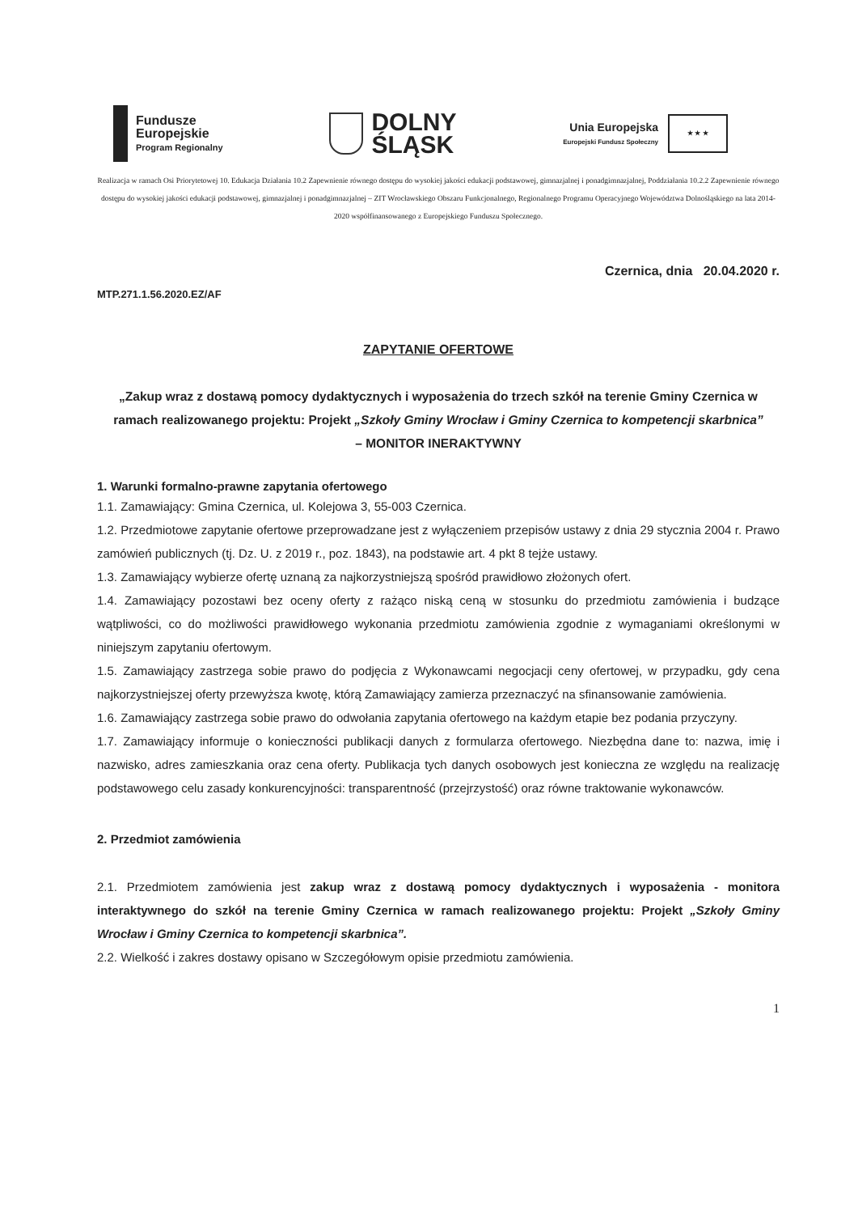Fundusze
Europejskie
Program Regionalny
DOLNY
ŚLĄSK
Unia Europejska
Europejski Fundusz Społeczny
★ ★ ★
Realizacja w ramach Osi Priorytetowej 10. Edukacja Działania 10.2 Zapewnienie równego dostępu do wysokiej jakości edukacji podstawowej, gimnazjalnej i ponadgimnazjalnej, Poddziałania 10.2.2 Zapewnienie równego dostępu do wysokiej jakości edukacji podstawowej, gimnazjalnej i ponadgimnazjalnej – ZIT Wrocławskiego Obszaru Funkcjonalnego, Regionalnego Programu Operacyjnego Województwa Dolnośląskiego na lata 2014-2020 współfinansowanego z Europejskiego Funduszu Społecznego.
Czernica, dnia 20.04.2020 r.
MTP.271.1.56.2020.EZ/AF
ZAPYTANIE OFERTOWE
„Zakup wraz z dostawą pomocy dydaktycznych i wyposażenia do trzech szkół na terenie Gminy Czernica w ramach realizowanego projektu: Projekt „Szkoły Gminy Wrocław i Gminy Czernica to kompetencji skarbnica”
– MONITOR INERAKTYWNY
1. Warunki formalno-prawne zapytania ofertowego
1.1. Zamawiający: Gmina Czernica, ul. Kolejowa 3, 55-003 Czernica.
1.2. Przedmiotowe zapytanie ofertowe przeprowadzane jest z wyłączeniem przepisów ustawy z dnia 29 stycznia 2004 r. Prawo zamówień publicznych (tj. Dz. U. z 2019 r., poz. 1843), na podstawie art. 4 pkt 8 tejże ustawy.
1.3. Zamawiający wybierze ofertę uznaną za najkorzystniejszą spośród prawidłowo złożonych ofert.
1.4. Zamawiający pozostawi bez oceny oferty z rażąco niską ceną w stosunku do przedmiotu zamówienia i budzące wątpliwości, co do możliwości prawidłowego wykonania przedmiotu zamówienia zgodnie z wymaganiami określonymi w niniejszym zapytaniu ofertowym.
1.5. Zamawiający zastrzega sobie prawo do podjęcia z Wykonawcami negocjacji ceny ofertowej, w przypadku, gdy cena najkorzystniejszej oferty przewyższa kwotę, którą Zamawiający zamierza przeznaczyć na sfinansowanie zamówienia.
1.6. Zamawiający zastrzega sobie prawo do odwołania zapytania ofertowego na każdym etapie bez podania przyczyny.
1.7. Zamawiający informuje o konieczności publikacji danych z formularza ofertowego. Niezbędna dane to: nazwa, imię i nazwisko, adres zamieszkania oraz cena oferty. Publikacja tych danych osobowych jest konieczna ze względu na realizację podstawowego celu zasady konkurencyjności: transparentność (przejrzystość) oraz równe traktowanie wykonawców.
2. Przedmiot zamówienia
2.1. Przedmiotem zamówienia jest zakup wraz z dostawą pomocy dydaktycznych i wyposażenia - monitora interaktywnego do szkół na terenie Gminy Czernica w ramach realizowanego projektu: Projekt „Szkoły Gminy Wrocław i Gminy Czernica to kompetencji skarbnica”.
2.2. Wielkość i zakres dostawy opisano w Szczegółowym opisie przedmiotu zamówienia.
1